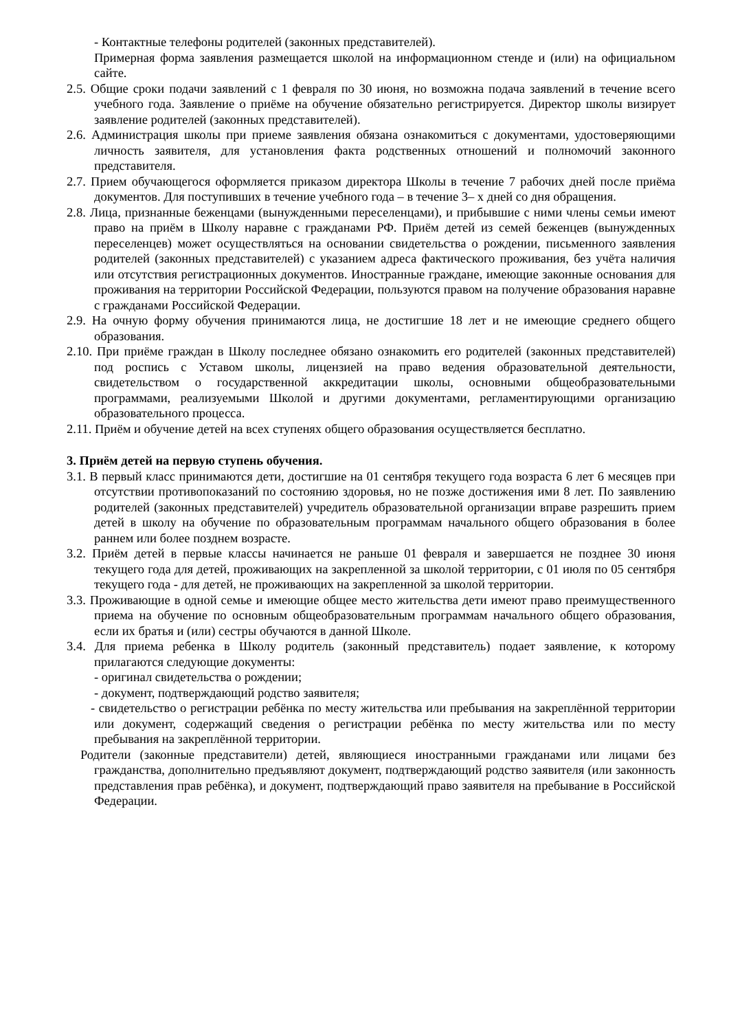- Контактные телефоны родителей (законных представителей).
Примерная форма заявления размещается школой на информационном стенде и (или) на официальном сайте.
2.5. Общие сроки подачи заявлений с 1 февраля по 30 июня, но возможна подача заявлений в течение всего учебного года. Заявление о приёме на обучение обязательно регистрируется. Директор школы визирует заявление родителей (законных представителей).
2.6. Администрация школы при приеме заявления обязана ознакомиться с документами, удостоверяющими личность заявителя, для установления факта родственных отношений и полномочий законного представителя.
2.7. Прием обучающегося оформляется приказом директора Школы в течение 7 рабочих дней после приёма документов. Для поступивших в течение учебного года – в течение 3– х дней со дня обращения.
2.8. Лица, признанные беженцами (вынужденными переселенцами), и прибывшие с ними члены семьи имеют право на приём в Школу наравне с гражданами РФ. Приём детей из семей беженцев (вынужденных переселенцев) может осуществляться на основании свидетельства о рождении, письменного заявления родителей (законных представителей) с указанием адреса фактического проживания, без учёта наличия или отсутствия регистрационных документов. Иностранные граждане, имеющие законные основания для проживания на территории Российской Федерации, пользуются правом на получение образования наравне с гражданами Российской Федерации.
2.9. На очную форму обучения принимаются лица, не достигшие 18 лет и не имеющие среднего общего образования.
2.10. При приёме граждан в Школу последнее обязано ознакомить его родителей (законных представителей) под роспись с Уставом школы, лицензией на право ведения образовательной деятельности, свидетельством о государственной аккредитации школы, основными общеобразовательными программами, реализуемыми Школой и другими документами, регламентирующими организацию образовательного процесса.
2.11. Приём и обучение детей на всех ступенях общего образования осуществляется бесплатно.
3. Приём детей на первую ступень обучения.
3.1. В первый класс принимаются дети, достигшие на 01 сентября текущего года возраста 6 лет 6 месяцев при отсутствии противопоказаний по состоянию здоровья, но не позже достижения ими 8 лет. По заявлению родителей (законных представителей) учредитель образовательной организации вправе разрешить прием детей в школу на обучение по образовательным программам начального общего образования в более раннем или более позднем возрасте.
3.2. Приём детей в первые классы начинается не раньше 01 февраля и завершается не позднее 30 июня текущего года для детей, проживающих на закрепленной за школой территории, с 01 июля по 05 сентября текущего года - для детей, не проживающих на закрепленной за школой территории.
3.3. Проживающие в одной семье и имеющие общее место жительства дети имеют право преимущественного приема на обучение по основным общеобразовательным программам начального общего образования, если их братья и (или) сестры обучаются в данной Школе.
3.4. Для приема ребенка в Школу родитель (законный представитель) подает заявление, к которому прилагаются следующие документы:
- оригинал свидетельства о рождении;
- документ, подтверждающий родство заявителя;
- свидетельство о регистрации ребёнка по месту жительства или пребывания на закреплённой территории или документ, содержащий сведения о регистрации ребёнка по месту жительства или по месту пребывания на закреплённой территории.
Родители (законные представители) детей, являющиеся иностранными гражданами или лицами без гражданства, дополнительно предъявляют документ, подтверждающий родство заявителя (или законность представления прав ребёнка), и документ, подтверждающий право заявителя на пребывание в Российской Федерации.